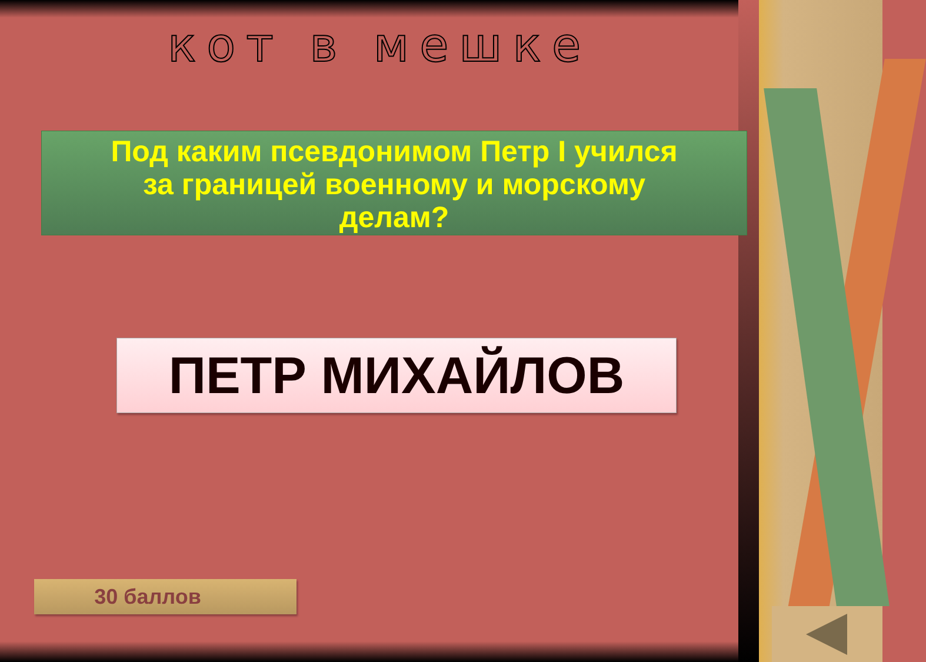кот в мешке
Под каким псевдонимом Петр I учился
за границей военному и морскому
делам?
ПЕТР МИХАЙЛОВ
30 баллов